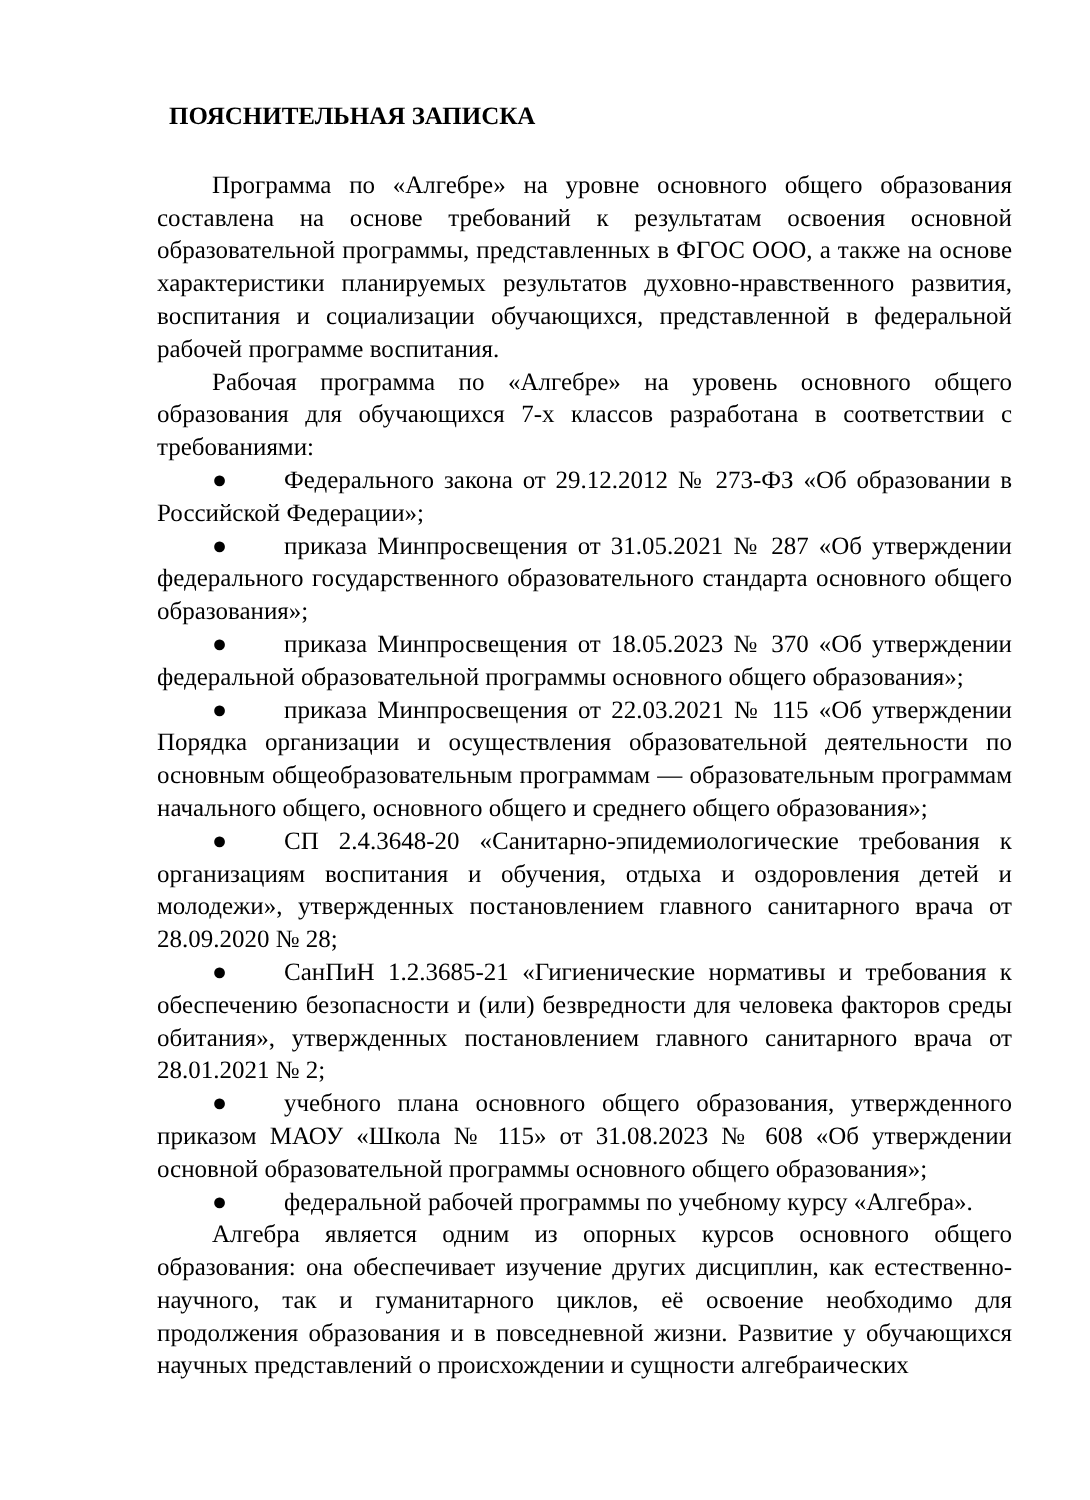ПОЯСНИТЕЛЬНАЯ ЗАПИСКА
Программа по «Алгебре» на уровне основного общего образования составлена на основе требований к результатам освоения основной образовательной программы, представленных в ФГОС ООО, а также на основе характеристики планируемых результатов духовно-нравственного развития, воспитания и социализации обучающихся, представленной в федеральной рабочей программе воспитания.
Рабочая программа по «Алгебре» на уровень основного общего образования для обучающихся 7-х классов разработана в соответствии с требованиями:
● Федерального закона от 29.12.2012 № 273-ФЗ «Об образовании в Российской Федерации»;
● приказа Минпросвещения от 31.05.2021 № 287 «Об утверждении федерального государственного образовательного стандарта основного общего образования»;
● приказа Минпросвещения от 18.05.2023 № 370 «Об утверждении федеральной образовательной программы основного общего образования»;
● приказа Минпросвещения от 22.03.2021 № 115 «Об утверждении Порядка организации и осуществления образовательной деятельности по основным общеобразовательным программам — образовательным программам начального общего, основного общего и среднего общего образования»;
● СП 2.4.3648-20 «Санитарно-эпидемиологические требования к организациям воспитания и обучения, отдыха и оздоровления детей и молодежи», утвержденных постановлением главного санитарного врача от 28.09.2020 № 28;
● СанПиН 1.2.3685-21 «Гигиенические нормативы и требования к обеспечению безопасности и (или) безвредности для человека факторов среды обитания», утвержденных постановлением главного санитарного врача от 28.01.2021 № 2;
● учебного плана основного общего образования, утвержденного приказом МАОУ «Школа № 115» от 31.08.2023 № 608 «Об утверждении основной образовательной программы основного общего образования»;
● федеральной рабочей программы по учебному курсу «Алгебра».
Алгебра является одним из опорных курсов основного общего образования: она обеспечивает изучение других дисциплин, как естественно-научного, так и гуманитарного циклов, её освоение необходимо для продолжения образования и в повседневной жизни. Развитие у обучающихся научных представлений о происхождении и сущности алгебраических